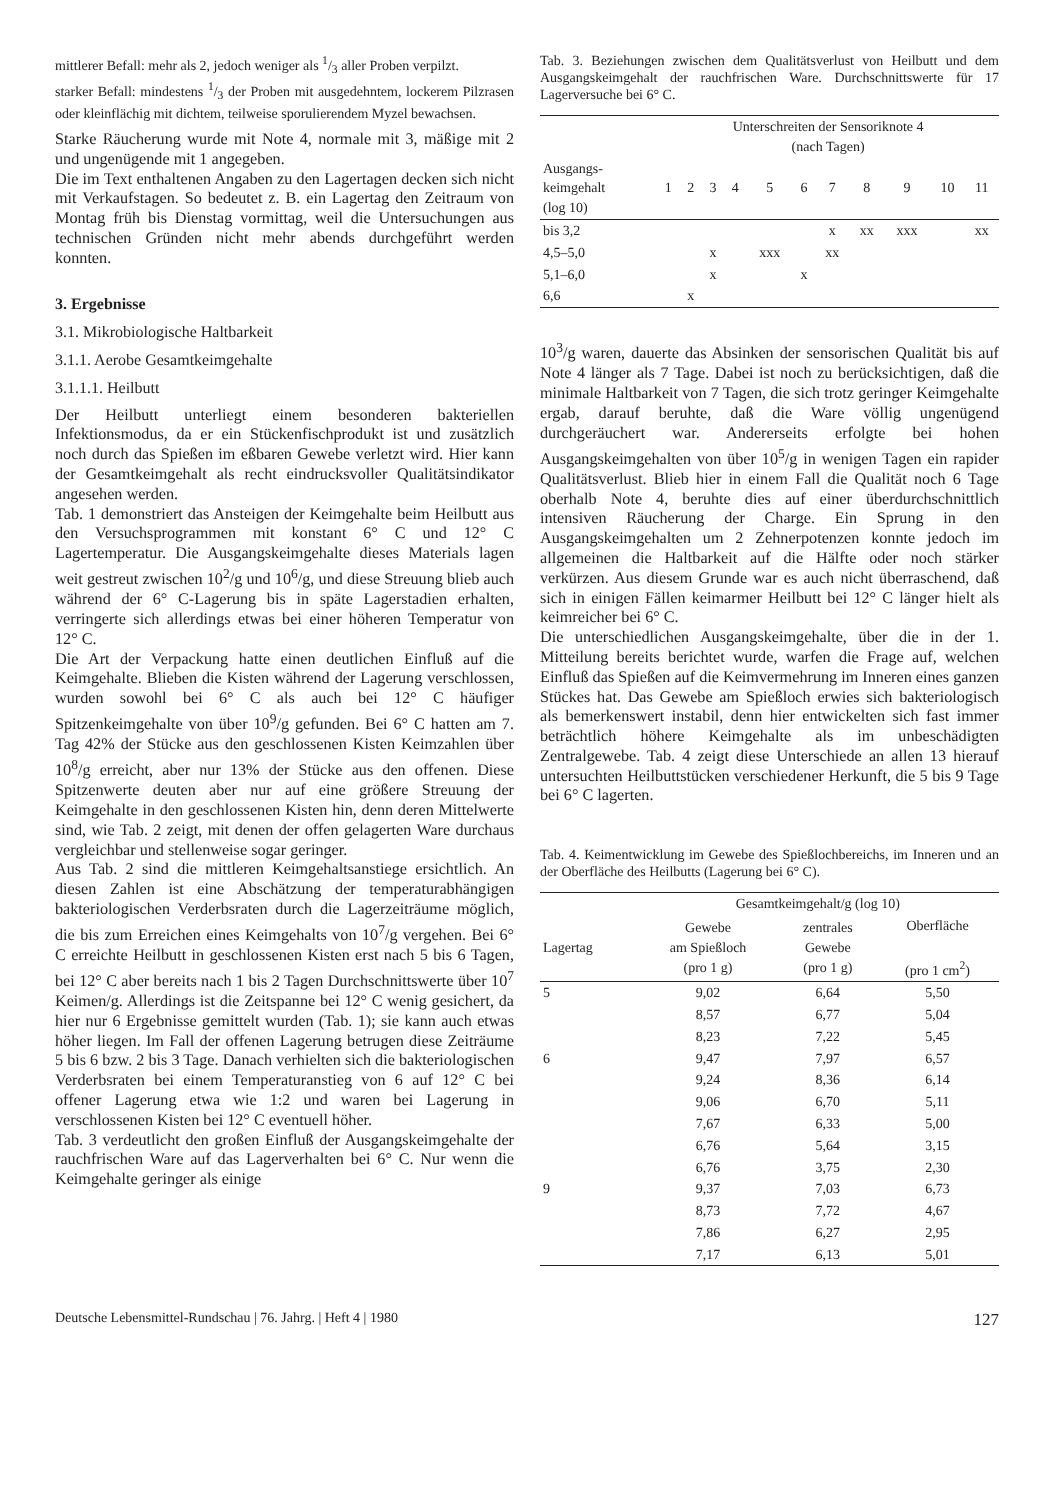mittlerer Befall: mehr als 2, jedoch weniger als 1/3 aller Proben verpilzt.
starker Befall: mindestens 1/3 der Proben mit ausgedehntem, lockerem Pilzrasen oder kleinflächig mit dichtem, teilweise sporulierendem Myzel bewachsen.
Starke Räucherung wurde mit Note 4, normale mit 3, mäßige mit 2 und ungenügende mit 1 angegeben.
Die im Text enthaltenen Angaben zu den Lagertagen decken sich nicht mit Verkaufstagen. So bedeutet z. B. ein Lagertag den Zeitraum von Montag früh bis Dienstag vormittag, weil die Untersuchungen aus technischen Gründen nicht mehr abends durchgeführt werden konnten.
3. Ergebnisse
3.1. Mikrobiologische Haltbarkeit
3.1.1. Aerobe Gesamtkeimgehalte
3.1.1.1. Heilbutt
Der Heilbutt unterliegt einem besonderen bakteriellen Infektionsmodus, da er ein Stückenfischprodukt ist und zusätzlich noch durch das Spießen im eßbaren Gewebe verletzt wird. Hier kann der Gesamtkeimgehalt als recht eindrucksvoller Qualitätsindikator angesehen werden.
Tab. 1 demonstriert das Ansteigen der Keimgehalte beim Heilbutt aus den Versuchsprogrammen mit konstant 6° C und 12° C Lagertemperatur. Die Ausgangskeimgehalte dieses Materials lagen weit gestreut zwischen 10<sup>2</sup>/g und 10<sup>6</sup>/g, und diese Streuung blieb auch während der 6° C-Lagerung bis in späte Lagerstadien erhalten, verringerte sich allerdings etwas bei einer höheren Temperatur von 12° C.
Die Art der Verpackung hatte einen deutlichen Einfluß auf die Keimgehalte. Blieben die Kisten während der Lagerung verschlossen, wurden sowohl bei 6° C als auch bei 12° C häufiger Spitzenkeimgehalte von über 10<sup>9</sup>/g gefunden. Bei 6° C hatten am 7. Tag 42% der Stücke aus den geschlossenen Kisten Keimzahlen über 10<sup>8</sup>/g erreicht, aber nur 13% der Stücke aus den offenen. Diese Spitzenwerte deuten aber nur auf eine größere Streuung der Keimgehalte in den geschlossenen Kisten hin, denn deren Mittelwerte sind, wie Tab. 2 zeigt, mit denen der offen gelagerten Ware durchaus vergleichbar und stellenweise sogar geringer.
Aus Tab. 2 sind die mittleren Keimgehaltsanstiege ersichtlich. An diesen Zahlen ist eine Abschätzung der temperaturabhängigen bakteriologischen Verderbsraten durch die Lagerzeiträume möglich, die bis zum Erreichen eines Keimgehalts von 10<sup>7</sup>/g vergehen. Bei 6° C erreichte Heilbutt in geschlossenen Kisten erst nach 5 bis 6 Tagen, bei 12° C aber bereits nach 1 bis 2 Tagen Durchschnittswerte über 10<sup>7</sup> Keimen/g. Allerdings ist die Zeitspanne bei 12° C wenig gesichert, da hier nur 6 Ergebnisse gemittelt wurden (Tab. 1); sie kann auch etwas höher liegen. Im Fall der offenen Lagerung betrugen diese Zeiträume 5 bis 6 bzw. 2 bis 3 Tage. Danach verhielten sich die bakteriologischen Verderbsraten bei einem Temperaturanstieg von 6 auf 12° C bei offener Lagerung etwa wie 1:2 und waren bei Lagerung in verschlossenen Kisten bei 12° C eventuell höher.
Tab. 3 verdeutlicht den großen Einfluß der Ausgangskeimgehalte der rauchfrischen Ware auf das Lagerverhalten bei 6° C. Nur wenn die Keimgehalte geringer als einige
Tab. 3. Beziehungen zwischen dem Qualitätsverlust von Heilbutt und dem Ausgangskeimgehalt der rauchfrischen Ware. Durchschnittswerte für 17 Lagerversuche bei 6° C.
| | Unterschreiten der Sensoriknote 4 (nach Tagen) | | | | | | | | | | |
| --- | --- | --- | --- | --- | --- | --- | --- | --- | --- | --- | --- |
| Ausgangs- keimgehalt (log 10) | 1 | 2 | 3 | 4 | 5 | 6 | 7 | 8 | 9 | 10 | 11 |
| bis 3,2 | | | | | | | x | xx | xxx | | xx |
| 4,5–5,0 | | | x | | xxx | | xx | | | | |
| 5,1–6,0 | | | x | | | x | | | | | |
| 6,6 | | x | | | | | | | | | |
10<sup>3</sup>/g waren, dauerte das Absinken der sensorischen Qualität bis auf Note 4 länger als 7 Tage. Dabei ist noch zu berücksichtigen, daß die minimale Haltbarkeit von 7 Tagen, die sich trotz geringer Keimgehalte ergab, darauf beruhte, daß die Ware völlig ungenügend durchgeräuchert war. Andererseits erfolgte bei hohen Ausgangskeimgehalten von über 10<sup>5</sup>/g in wenigen Tagen ein rapider Qualitätsverlust. Blieb hier in einem Fall die Qualität noch 6 Tage oberhalb Note 4, beruhte dies auf einer überdurchschnittlich intensiven Räucherung der Charge. Ein Sprung in den Ausgangskeimgehalten um 2 Zehnerpotenzen konnte jedoch im allgemeinen die Haltbarkeit auf die Hälfte oder noch stärker verkürzen. Aus diesem Grunde war es auch nicht überraschend, daß sich in einigen Fällen keimarmer Heilbutt bei 12° C länger hielt als keimreicher bei 6° C.
Die unterschiedlichen Ausgangskeimgehalte, über die in der 1. Mitteilung bereits berichtet wurde, warfen die Frage auf, welchen Einfluß das Spießen auf die Keimvermehrung im Inneren eines ganzen Stückes hat. Das Gewebe am Spießloch erwies sich bakteriologisch als bemerkenswert instabil, denn hier entwickelten sich fast immer beträchtlich höhere Keimgehalte als im unbeschädigten Zentralgewebe. Tab. 4 zeigt diese Unterschiede an allen 13 hierauf untersuchten Heilbuttstücken verschiedener Herkunft, die 5 bis 9 Tage bei 6° C lagerten.
Tab. 4. Keimentwicklung im Gewebe des Spießlochbereichs, im Inneren und an der Oberfläche des Heilbutts (Lagerung bei 6° C).
| | Gesamtkeimgehalt/g (log 10) | | |
| --- | --- | --- | --- |
| Lagertag | Gewebe am Spießloch (pro 1 g) | zentrales Gewebe (pro 1 g) | Oberfläche (pro 1 cm<sup>2</sup>) |
| 5 | 9,02 | 6,64 | 5,50 |
| | 8,57 | 6,77 | 5,04 |
| | 8,23 | 7,22 | 5,45 |
| 6 | 9,47 | 7,97 | 6,57 |
| | 9,24 | 8,36 | 6,14 |
| | 9,06 | 6,70 | 5,11 |
| | 7,67 | 6,33 | 5,00 |
| | 6,76 | 5,64 | 3,15 |
| | 6,76 | 3,75 | 2,30 |
| 9 | 9,37 | 7,03 | 6,73 |
| | 8,73 | 7,72 | 4,67 |
| | 7,86 | 6,27 | 2,95 |
| | 7,17 | 6,13 | 5,01 |
Deutsche Lebensmittel-Rundschau | 76. Jahrg. | Heft 4 | 1980 127